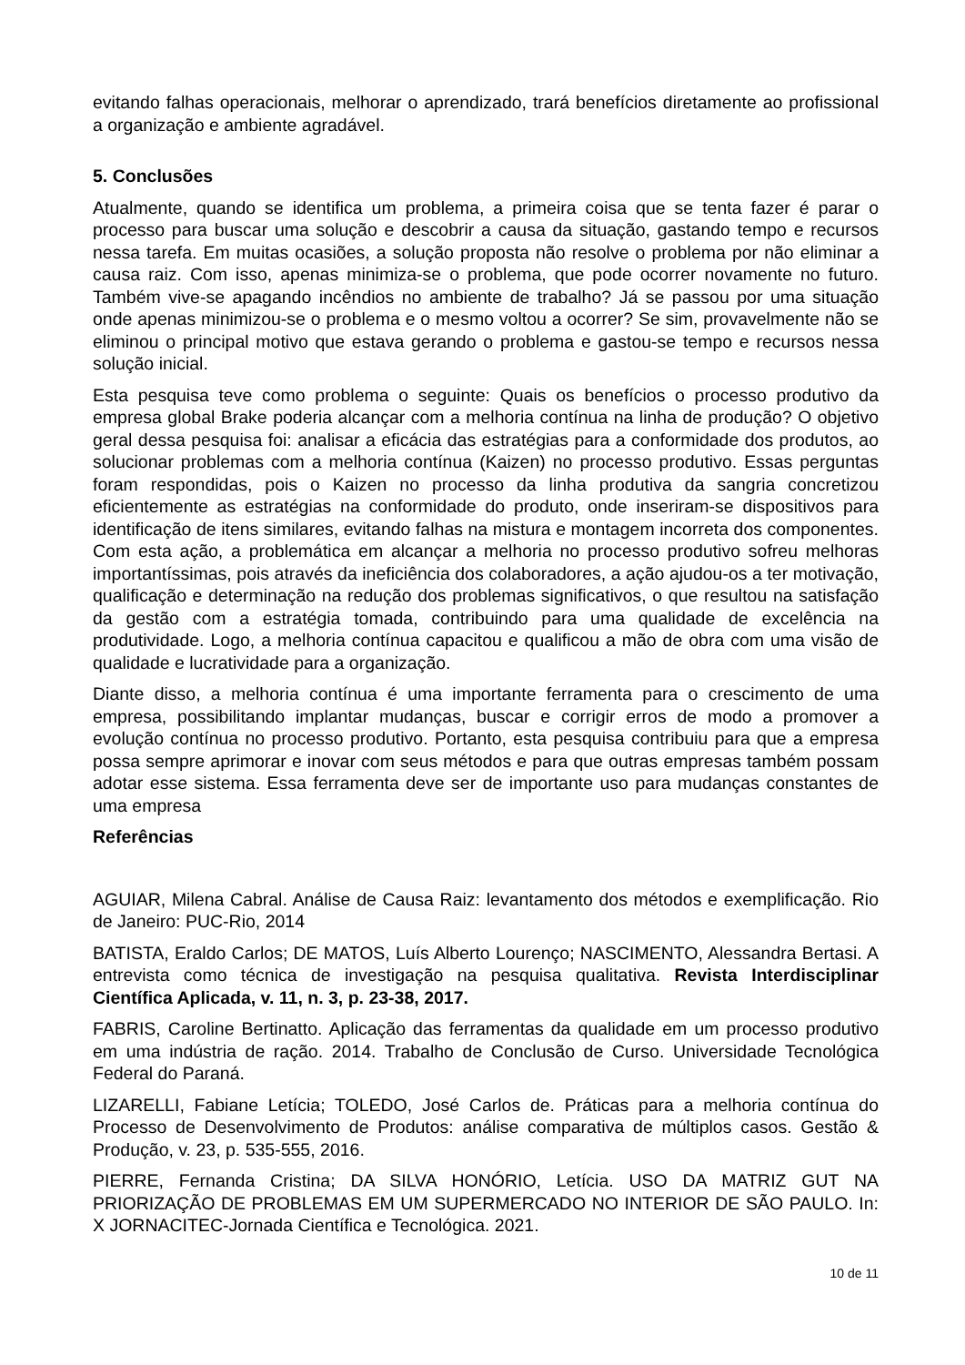evitando falhas operacionais, melhorar o aprendizado, trará benefícios diretamente ao profissional a organização e ambiente agradável.
5. Conclusões
Atualmente, quando se identifica um problema, a primeira coisa que se tenta fazer é parar o processo para buscar uma solução e descobrir a causa da situação, gastando tempo e recursos nessa tarefa. Em muitas ocasiões, a solução proposta não resolve o problema por não eliminar a causa raiz. Com isso, apenas minimiza-se o problema, que pode ocorrer novamente no futuro. Também vive-se apagando incêndios no ambiente de trabalho? Já se passou por uma situação onde apenas minimizou-se o problema e o mesmo voltou a ocorrer? Se sim, provavelmente não se eliminou o principal motivo que estava gerando o problema e gastou-se tempo e recursos nessa solução inicial.
Esta pesquisa teve como problema o seguinte: Quais os benefícios o processo produtivo da empresa global Brake poderia alcançar com a melhoria contínua na linha de produção? O objetivo geral dessa pesquisa foi: analisar a eficácia das estratégias para a conformidade dos produtos, ao solucionar problemas com a melhoria contínua (Kaizen) no processo produtivo. Essas perguntas foram respondidas, pois o Kaizen no processo da linha produtiva da sangria concretizou eficientemente as estratégias na conformidade do produto, onde inseriram-se dispositivos para identificação de itens similares, evitando falhas na mistura e montagem incorreta dos componentes. Com esta ação, a problemática em alcançar a melhoria no processo produtivo sofreu melhoras importantíssimas, pois através da ineficiência dos colaboradores, a ação ajudou-os a ter motivação, qualificação e determinação na redução dos problemas significativos, o que resultou na satisfação da gestão com a estratégia tomada, contribuindo para uma qualidade de excelência na produtividade. Logo, a melhoria contínua capacitou e qualificou a mão de obra com uma visão de qualidade e lucratividade para a organização.
Diante disso, a melhoria contínua é uma importante ferramenta para o crescimento de uma empresa, possibilitando implantar mudanças, buscar e corrigir erros de modo a promover a evolução contínua no processo produtivo. Portanto, esta pesquisa contribuiu para que a empresa possa sempre aprimorar e inovar com seus métodos e para que outras empresas também possam adotar esse sistema. Essa ferramenta deve ser de importante uso para mudanças constantes de uma empresa
Referências
AGUIAR, Milena Cabral. Análise de Causa Raiz: levantamento dos métodos e exemplificação. Rio de Janeiro: PUC-Rio, 2014
BATISTA, Eraldo Carlos; DE MATOS, Luís Alberto Lourenço; NASCIMENTO, Alessandra Bertasi. A entrevista como técnica de investigação na pesquisa qualitativa. Revista Interdisciplinar Científica Aplicada, v. 11, n. 3, p. 23-38, 2017.
FABRIS, Caroline Bertinatto. Aplicação das ferramentas da qualidade em um processo produtivo em uma indústria de ração. 2014. Trabalho de Conclusão de Curso. Universidade Tecnológica Federal do Paraná.
LIZARELLI, Fabiane Letícia; TOLEDO, José Carlos de. Práticas para a melhoria contínua do Processo de Desenvolvimento de Produtos: análise comparativa de múltiplos casos. Gestão & Produção, v. 23, p. 535-555, 2016.
PIERRE, Fernanda Cristina; DA SILVA HONÓRIO, Letícia. USO DA MATRIZ GUT NA PRIORIZAÇÃO DE PROBLEMAS EM UM SUPERMERCADO NO INTERIOR DE SÃO PAULO. In: X JORNACITEC-Jornada Científica e Tecnológica. 2021.
10 de 11